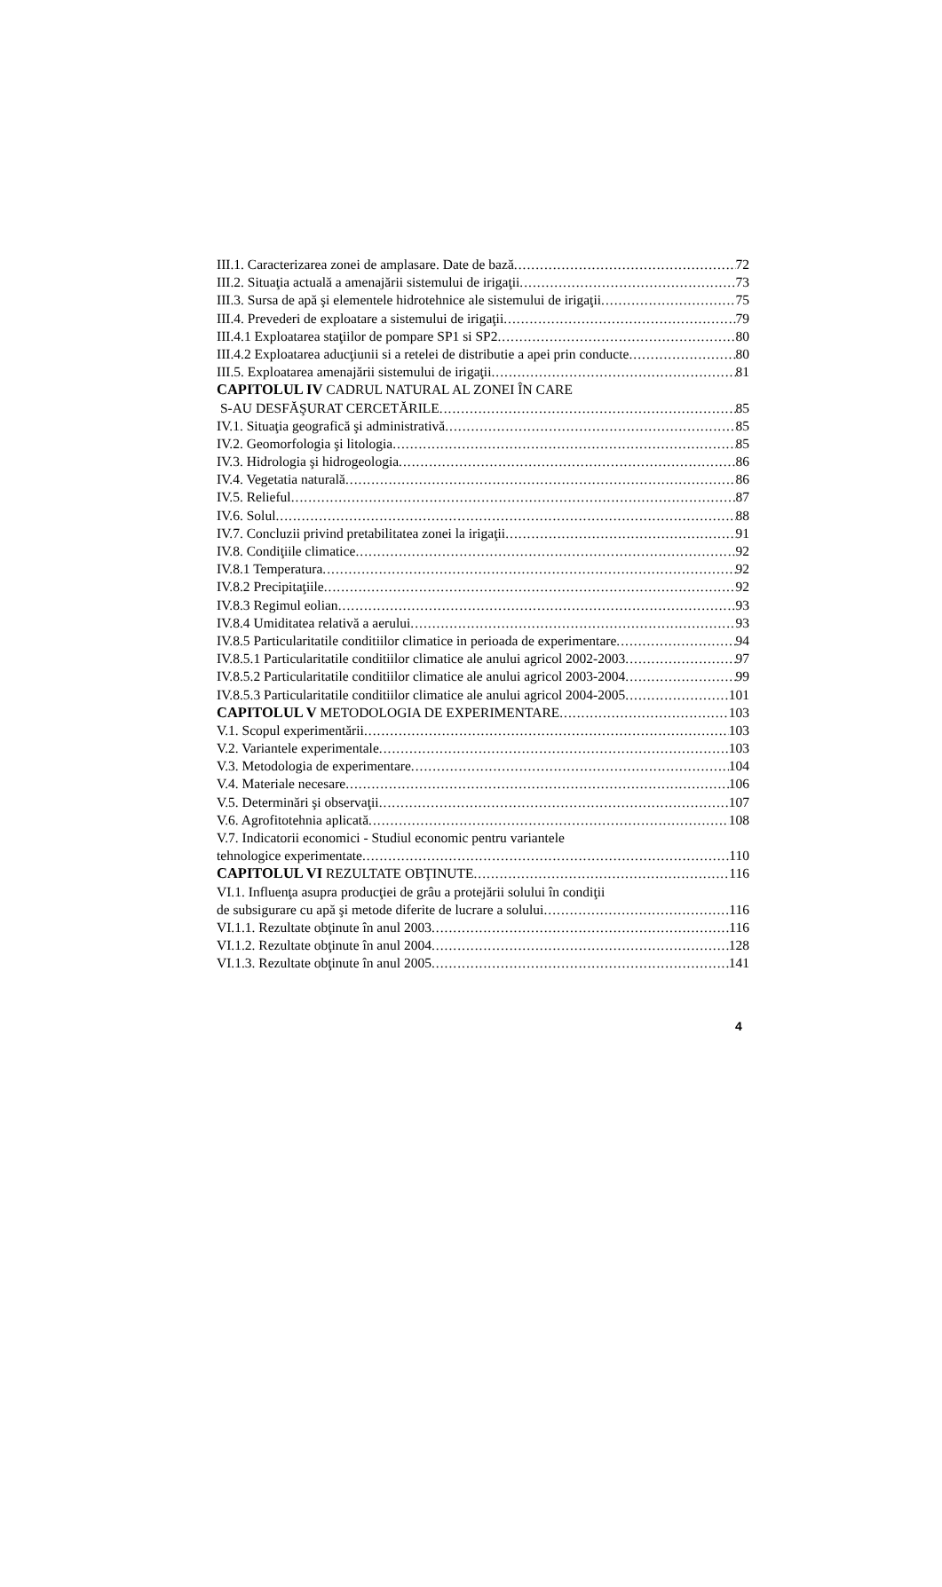III.1. Caracterizarea zonei de amplasare. Date de bază 72
III.2. Situaţia actuală a amenajării sistemului de irigaţii 73
III.3. Sursa de apă şi elementele hidrotehnice ale sistemului de irigaţii 75
III.4. Prevederi de exploatare a sistemului de irigaţii 79
III.4.1 Exploatarea staţiilor de pompare SP1 si SP2 80
III.4.2 Exploatarea aducţiunii si a retelei de distributie a apei prin conducte 80
III.5. Exploatarea amenajării sistemului de irigaţii 81
CAPITOLUL IV CADRUL NATURAL AL ZONEI ÎN CARE
S-AU DESFĂŞURAT CERCETĂRILE 85
IV.1. Situaţia geografică şi administrativă 85
IV.2. Geomorfologia şi litologia 85
IV.3. Hidrologia şi hidrogeologia 86
IV.4. Vegetatia naturală 86
IV.5. Relieful 87
IV.6. Solul 88
IV.7. Concluzii privind pretabilitatea zonei la irigaţii 91
IV.8. Condiţiile climatice 92
IV.8.1 Temperatura 92
IV.8.2 Precipitaţiile 92
IV.8.3 Regimul eolian 93
IV.8.4 Umiditatea relativă a aerului 93
IV.8.5 Particularitatile conditiilor climatice in perioada de experimentare 94
IV.8.5.1 Particularitatile conditiilor climatice ale anului agricol 2002-2003 97
IV.8.5.2 Particularitatile conditiilor climatice ale anului agricol 2003-2004 99
IV.8.5.3 Particularitatile conditiilor climatice ale anului agricol 2004-2005 101
CAPITOLUL V METODOLOGIA DE EXPERIMENTARE 103
V.1. Scopul experimentării 103
V.2. Variantele experimentale 103
V.3. Metodologia de experimentare 104
V.4. Materiale necesare 106
V.5. Determinări şi observaţii 107
V.6. Agrofitotehnia aplicată 108
V.7. Indicatorii economici - Studiul economic pentru variantele
tehnologice experimentate 110
CAPITOLUL VI REZULTATE OBŢINUTE 116
VI.1. Influenţa asupra producţiei de grâu a protejării solului în condiţii
de subsigurare cu apă şi metode diferite de lucrare a solului 116
VI.1.1. Rezultate obţinute în anul 2003 116
VI.1.2. Rezultate obţinute în anul 2004 128
VI.1.3. Rezultate obţinute în anul 2005 141
4